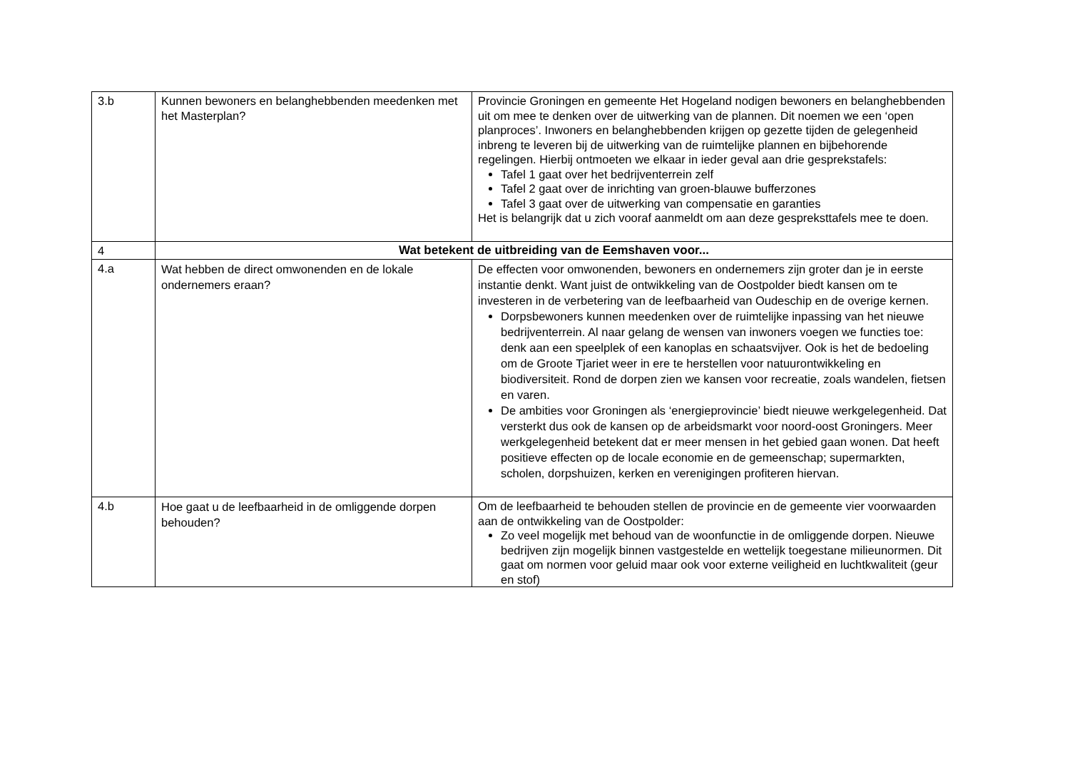| 3.b | Kunnen bewoners en belanghebbenden meedenken met het Masterplan? | Provincie Groningen en gemeente Het Hogeland nodigen bewoners en belanghebbenden uit om mee te denken over de uitwerking van de plannen. Dit noemen we een ‘open planproces’. Inwoners en belanghebbenden krijgen op gezette tijden de gelegenheid inbreng te leveren bij de uitwerking van de ruimtelijke plannen en bijbehorende regelingen. Hierbij ontmoeten we elkaar in ieder geval aan drie gesprekstafels: Tafel 1 gaat over het bedrijventerrein zelf Tafel 2 gaat over de inrichting van groen-blauwe bufferzones Tafel 3 gaat over de uitwerking van compensatie en garanties Het is belangrijk dat u zich vooraf aanmeldt om aan deze gespreksttafels mee te doen. |
| 4 | Wat betekent de uitbreiding van de Eemshaven voor... | |
| 4.a | Wat hebben de direct omwonenden en de lokale ondernemers eraan? | De effecten voor omwonenden, bewoners en ondernemers zijn groter dan je in eerste instantie denkt. Want juist de ontwikkeling van de Oostpolder biedt kansen om te investeren in de verbetering van de leefbaarheid van Oudeschip en de overige kernen. Dorpsbewoners kunnen meedenken over de ruimtelijke inpassing van het nieuwe bedrijventerrein. Al naar gelang de wensen van inwoners voegen we functies toe: denk aan een speelplek of een kanoplas en schaatsvijver. Ook is het de bedoeling om de Groote Tjariet weer in ere te herstellen voor natuurontwikkeling en biodiversiteit. Rond de dorpen zien we kansen voor recreatie, zoals wandelen, fietsen en varen. De ambities voor Groningen als ‘energieprovincie’ biedt nieuwe werkgelegenheid. Dat versterkt dus ook de kansen op de arbeidsmarkt voor noord-oost Groningers. Meer werkgelegenheid betekent dat er meer mensen in het gebied gaan wonen. Dat heeft positieve effecten op de locale economie en de gemeenschap; supermarkten, scholen, dorpshuizen, kerken en verenigingen profiteren hiervan. |
| 4.b | Hoe gaat u de leefbaarheid in de omliggende dorpen behouden? | Om de leefbaarheid te behouden stellen de provincie en de gemeente vier voorwaarden aan de ontwikkeling van de Oostpolder: Zo veel mogelijk met behoud van de woonfunctie in de omliggende dorpen. Nieuwe bedrijven zijn mogelijk binnen vastgestelde en wettelijk toegestane milieunormen. Dit gaat om normen voor geluid maar ook voor externe veiligheid en luchtkwaliteit (geur en stof) |